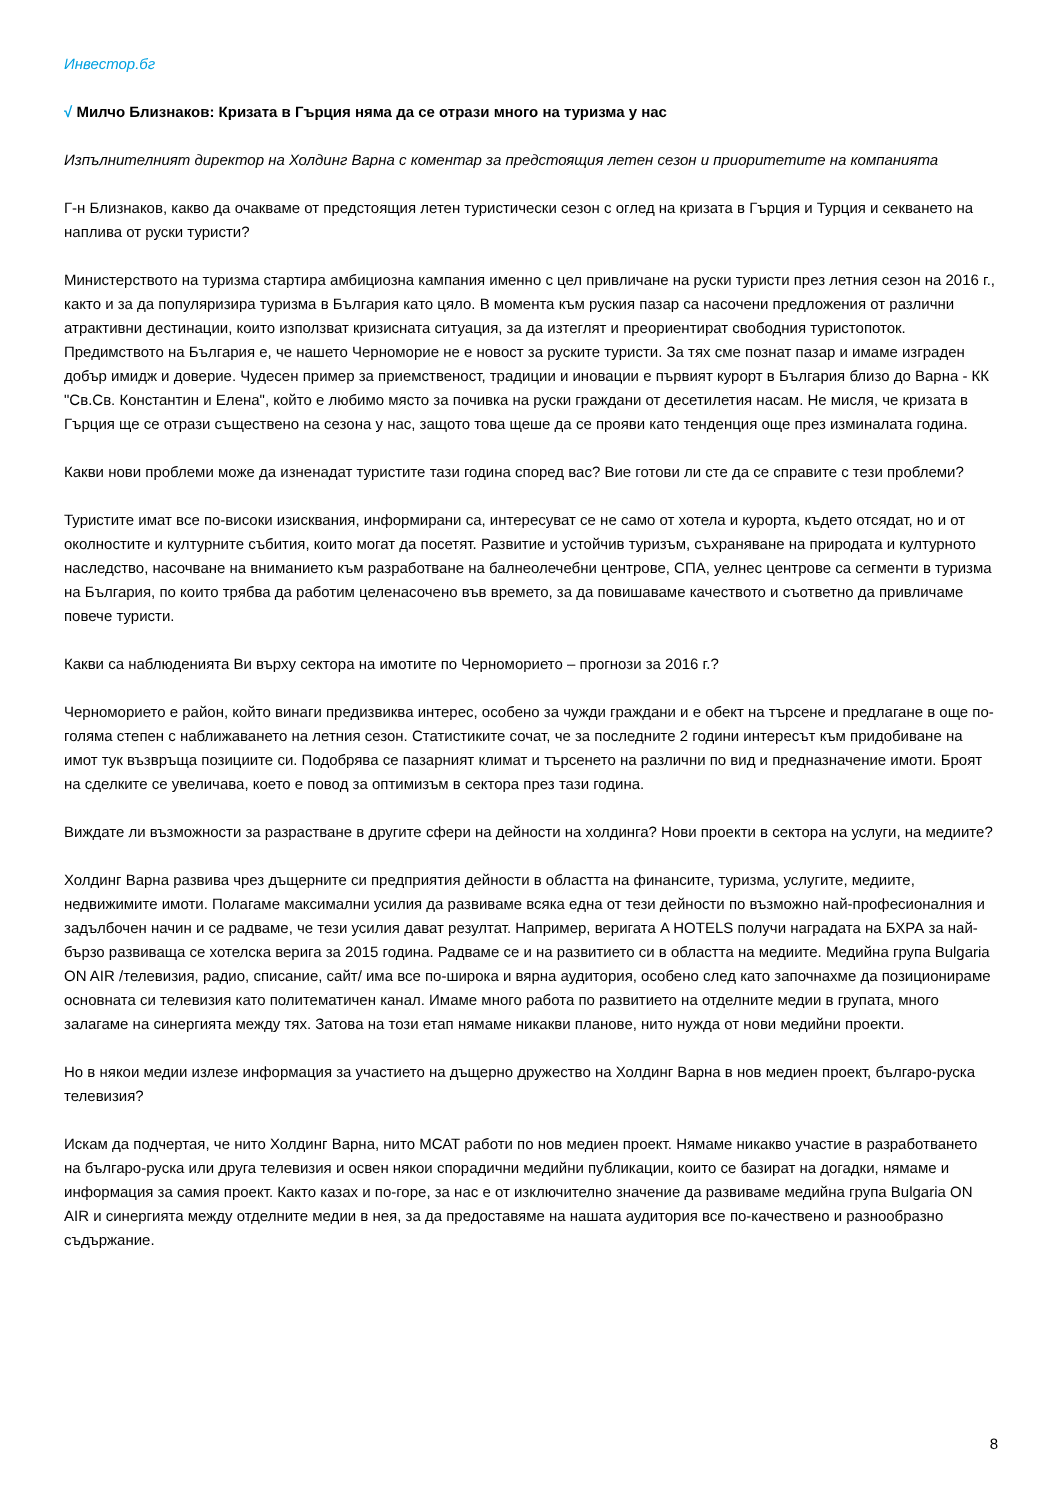Инвестор.бг
√ Милчо Близнаков: Кризата в Гърция няма да се отрази много на туризма у нас
Изпълнителният директор на Холдинг Варна с коментар за предстоящия летен сезон и приоритетите на компанията
Г-н Близнаков, какво да очакваме от предстоящия летен туристически сезон с оглед на кризата в Гърция и Турция и секването на наплива от руски туристи?
Министерството на туризма стартира амбициозна кампания именно с цел привличане на руски туристи през летния сезон на 2016 г., както и за да популяризира туризма в България като цяло. В момента към руския пазар са насочени предложения от различни атрактивни дестинации, които използват кризисната ситуация, за да изтеглят и преориентират свободния туристопоток. Предимството на България е, че нашето Черноморие не е новост за руските туристи. За тях сме познат пазар и имаме изграден добър имидж и доверие. Чудесен пример за приемственост, традиции и иновации е първият курорт в България близо до Варна - КК "Св.Св. Константин и Елена", който е любимо място за почивка на руски граждани от десетилетия насам. Не мисля, че кризата в Гърция ще се отрази съществено на сезона у нас, защото това щеше да се прояви като тенденция още през изминалата година.
Какви нови проблеми може да изненадат туристите тази година според вас? Вие готови ли сте да се справите с тези проблеми?
Туристите имат все по-високи изисквания, информирани са, интересуват се не само от хотела и курорта, където отсядат, но и от околностите и културните събития, които могат да посетят. Развитие и устойчив туризъм, съхраняване на природата и културното наследство, насочване на вниманието към разработване на балнеолечебни центрове, СПА, уелнес центрове са сегменти в туризма на България, по които трябва да работим целенасочено във времето, за да повишаваме качеството и съответно да привличаме повече туристи.
Какви са наблюденията Ви върху сектора на имотите по Черноморието – прогнози за 2016 г.?
Черноморието е район, който винаги предизвиква интерес, особено за чужди граждани и е обект на търсене и предлагане в още по-голяма степен с наближаването на летния сезон. Статистиките сочат, че за последните 2 години интересът към придобиване на имот тук възвръща позициите си. Подобрява се пазарният климат и търсенето на различни по вид и предназначение имоти. Броят на сделките се увеличава, което е повод за оптимизъм в сектора през тази година.
Виждате ли възможности за разрастване в другите сфери на дейности на холдинга? Нови проекти в сектора на услуги, на медиите?
Холдинг Варна развива чрез дъщерните си предприятия дейности в областта на финансите, туризма, услугите, медиите, недвижимите имоти. Полагаме максимални усилия да развиваме всяка една от тези дейности по възможно най-професионалния и задълбочен начин и се радваме, че тези усилия дават резултат. Например, веригата A HOTELS получи наградата на БХРА за най-бързо развиваща се хотелска верига за 2015 година. Радваме се и на развитието си в областта на медиите. Медийна група Bulgaria ON AIR /телевизия, радио, списание, сайт/ има все по-широка и вярна аудитория, особено след като започнахме да позиционираме основната си телевизия като политематичен канал. Имаме много работа по развитието на отделните медии в групата, много залагаме на синергията между тях. Затова на този етап нямаме никакви планове, нито нужда от нови медийни проекти.
Но в някои медии излезе информация за участието на дъщерно дружество на Холдинг Варна в нов медиен проект, българо-руска телевизия?
Искам да подчертая, че нито Холдинг Варна, нито МСАТ работи по нов медиен проект. Нямаме никакво участие в разработването на българо-руска или друга телевизия и освен някои спорадични медийни публикации, които се базират на догадки, нямаме и информация за самия проект. Както казах и по-горе, за нас е от изключително значение да развиваме медийна група Bulgaria ON AIR и синергията между отделните медии в нея, за да предоставяме на нашата аудитория все по-качествено и разнообразно съдържание.
8